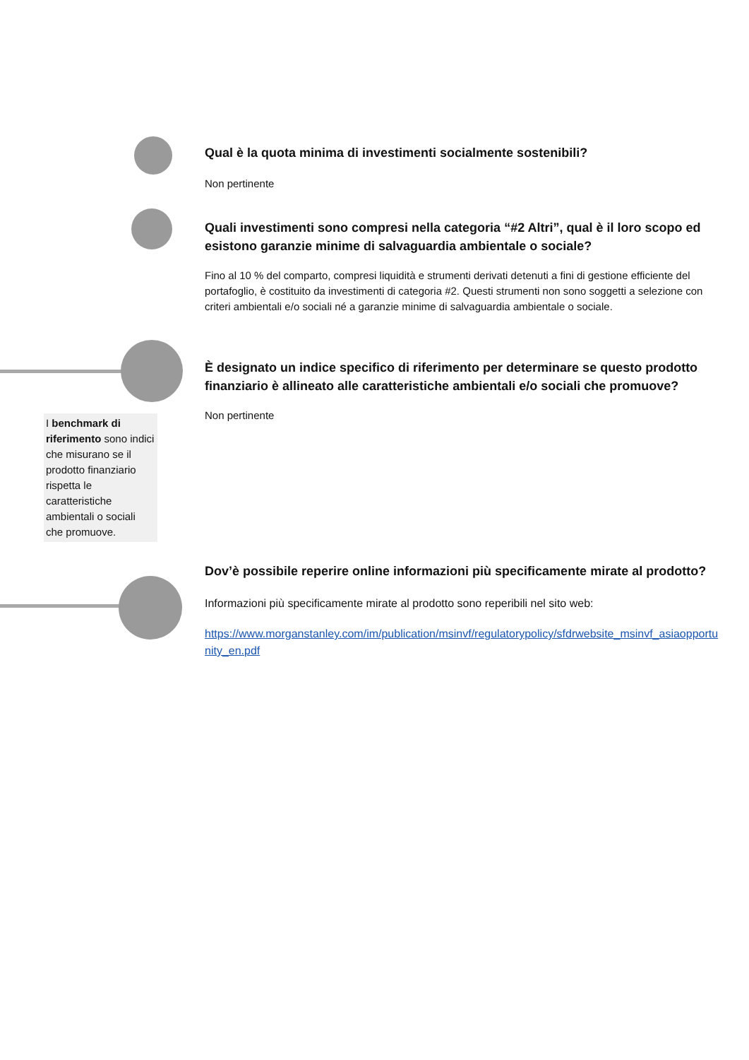Qual è la quota minima di investimenti socialmente sostenibili?
Non pertinente
Quali investimenti sono compresi nella categoria “#2 Altri”, qual è il loro scopo ed esistono garanzie minime di salvaguardia ambientale o sociale?
Fino al 10 % del comparto, compresi liquidità e strumenti derivati detenuti a fini di gestione efficiente del portafoglio, è costituito da investimenti di categoria #2. Questi strumenti non sono soggetti a selezione con criteri ambientali e/o sociali né a garanzie minime di salvaguardia ambientale o sociale.
I benchmark di riferimento sono indici che misurano se il prodotto finanziario rispetta le caratteristiche ambientali o sociali che promuove.
È designato un indice specifico di riferimento per determinare se questo prodotto finanziario è allineato alle caratteristiche ambientali e/o sociali che promuove?
Non pertinente
Dov’è possibile reperire online informazioni più specificamente mirate al prodotto?
Informazioni più specificamente mirate al prodotto sono reperibili nel sito web:
https://www.morganstanley.com/im/publication/msinvf/regulatorypolicy/sfdrwebsite_msinvf_asiaopportunity_en.pdf